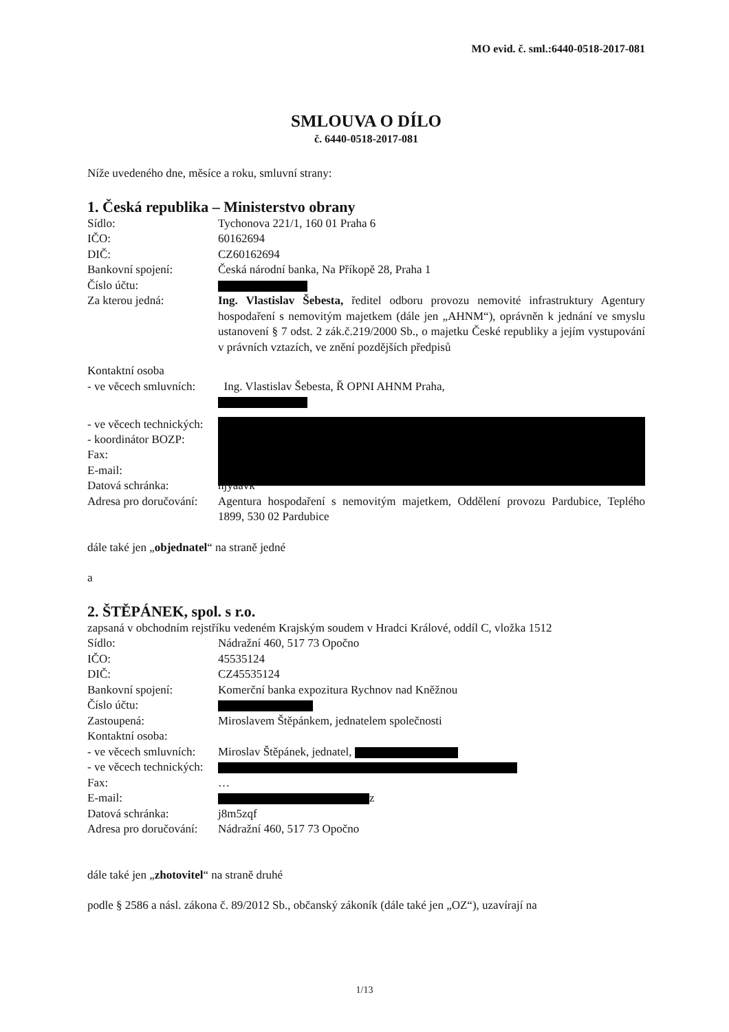MO evid. č. sml.:6440-0518-2017-081
SMLOUVA O DÍLO
č. 6440-0518-2017-081
Níže uvedeného dne, měsíce a roku, smluvní strany:
1. Česká republika – Ministerstvo obrany
Sídlo: Tychonova 221/1, 160 01 Praha 6
IČO: 60162694
DIČ: CZ60162694
Bankovní spojení: Česká národní banka, Na Příkopě 28, Praha 1
Číslo účtu:
Za kterou jedná: Ing. Vlastislav Šebesta, ředitel odboru provozu nemovité infrastruktury Agentury hospodaření s nemovitým majetkem (dále jen „AHNM“), oprávněn k jednání ve smyslu ustanovení § 7 odst. 2 zák.č.219/2000 Sb., o majetku České republiky a jejím vystupování v právních vztazích, ve znění pozdějších předpisů
Kontaktní osoba
- ve věcech smluvních: Ing. Vlastislav Šebesta, Ř OPNI AHNM Praha,
- ve věcech technických:
- koordinátor BOZP:
Fax:
E-mail:
Datová schránka: hjyaavk
Adresa pro doručování: Agentura hospodaření s nemovitým majetkem, Oddělení provozu Pardubice, Teplého 1899, 530 02 Pardubice
dále také jen „objednatel“ na straně jedné
a
2. ŠTĚPÁNEK, spol. s r.o.
zapsaná v obchodním rejstříku vedeném Krajským soudem v Hradci Králové, oddíl C, vložka 1512
Sídlo: Nádražní 460, 517 73 Opočno
IČO: 45535124
DIČ: CZ45535124
Bankovní spojení: Komerční banka expozitura Rychnov nad Kněžnou
Číslo účtu:
Zastoupená: Miroslavem Štěpánkem, jednatelem společnosti
Kontaktní osoba:
- ve věcech smluvních: Miroslav Štěpánek, jednatel,
- ve věcech technických:
Fax: …
E-mail: z
Datová schránka: j8m5zqf
Adresa pro doručování: Nádražní 460, 517 73 Opočno
dále také jen „zhotovitel“ na straně druhé
podle § 2586 a násl. zákona č. 89/2012 Sb., občanský zákoník (dále také jen „OZ“), uzavírají na
1/13